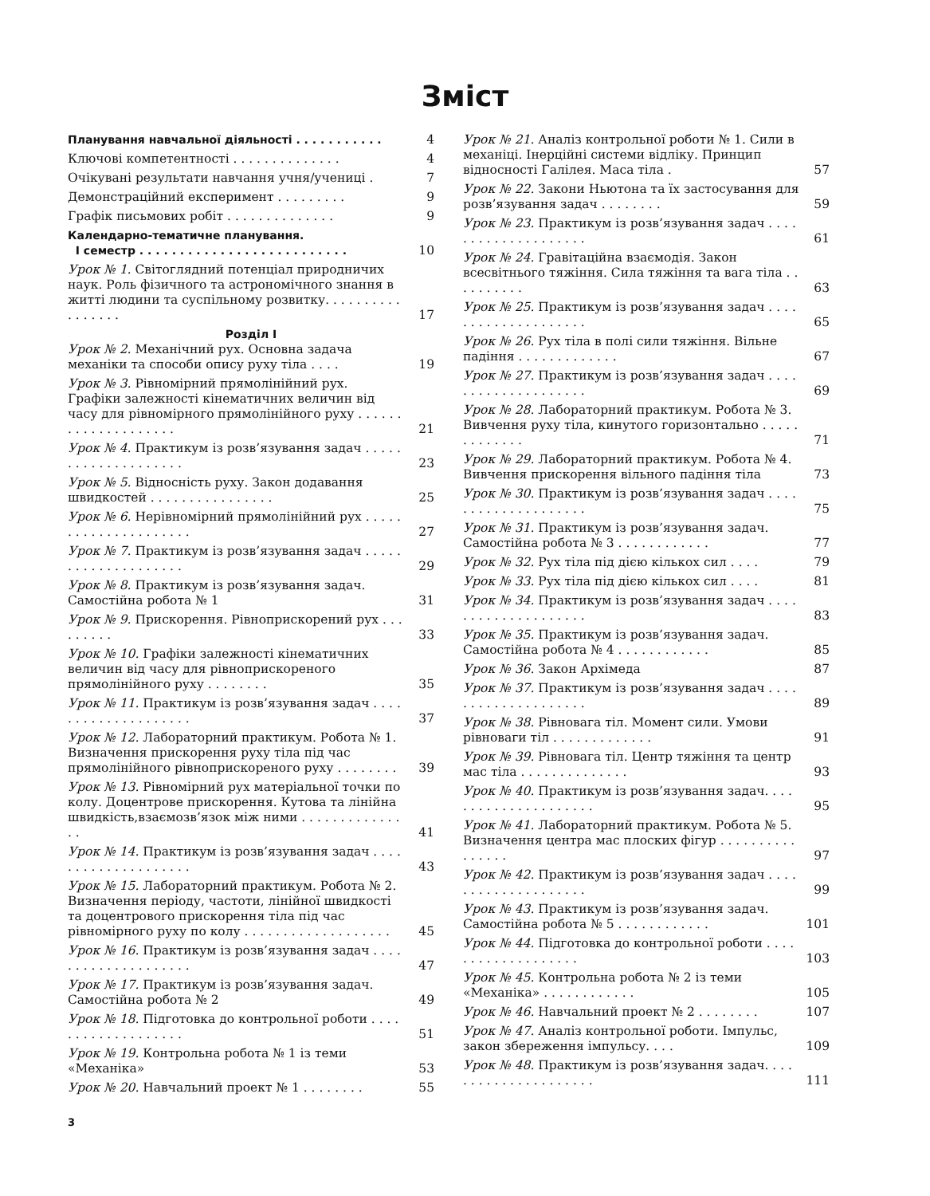Зміст
Планування навчальної діяльності . . . . . . . . . . . 4
Ключові компетентності . . . . . . . . . . . . . . 4
Очікувані результати навчання учня/учениці . 7
Демонстраційний експеримент . . . . . . . . . 9
Графік письмових робіт . . . . . . . . . . . . . . 9
Календарно-тематичне планування.
I семестр . . . . . . . . . . . . . . . . . . . . . . . . . . 10
Урок № 1. Світоглядний потенціал природничих наук. Роль фізичного та астрономічного знання в житті людини та суспільному розвитку. . . . . . . . . . . . . . . . . 17
Розділ I
Урок № 2. Механічний рух. Основна задача механіки та способи опису руху тіла . . . . 19
Урок № 3. Рівномірний прямолінійний рух. Графіки залежності кінематичних величин від часу для рівномірного прямолінійного руху . . . . . . . . . . . . . . . . . . . . 21
Урок № 4. Практикум із розв’язування задач . . . . . . . . . . . . . . . . . . . . 23
Урок № 5. Відносність руху. Закон додавання швидкостей . . . . . . . . . . . . . . . . 25
Урок № 6. Нерівномірний прямолінійний рух . . . . . . . . . . . . . . . . . . . . . 27
Урок № 7. Практикум із розв’язування задач . . . . . . . . . . . . . . . . . . . . 29
Урок № 8. Практикум із розв’язування задач. Самостійна робота № 1 31
Урок № 9. Прискорення. Рівноприскорений рух . . . . . . . . . 33
Урок № 10. Графіки залежності кінематичних величин від часу для рівноприскореного прямолінійного руху . . . . . . . . 35
Урок № 11. Практикум із розв’язування задач . . . . . . . . . . . . . . . . . . . . 37
Урок № 12. Лабораторний практикум. Робота № 1. Визначення прискорення руху тіла під час прямолінійного рівноприскореного руху . . . . . . . . 39
Урок № 13. Рівномірний рух матеріальної точки по колу. Доцентрове прискорення. Кутова та лінійна швидкість,взаємозв’язок між ними . . . . . . . . . . . . . . . 41
Урок № 14. Практикум із розв’язування задач . . . . . . . . . . . . . . . . . . . . 43
Урок № 15. Лабораторний практикум. Робота № 2. Визначення періоду, частоти, лінійної швидкості та доцентрового прискорення тіла під час рівномірного руху по колу . . . . . . . . . . . . . . . . . . . 45
Урок № 16. Практикум із розв’язування задач . . . . . . . . . . . . . . . . . . . . 47
Урок № 17. Практикум із розв’язування задач. Самостійна робота № 2 49
Урок № 18. Підготовка до контрольної роботи . . . . . . . . . . . . . . . . . . . 51
Урок № 19. Контрольна робота № 1 із теми «Механіка» 53
Урок № 20. Навчальний проект № 1 . . . . . . . . 55
Урок № 21. Аналіз контрольної роботи № 1. Сили в механіці. Інерційні системи відліку. Принцип відносності Галілея. Маса тіла . 57
Урок № 22. Закони Ньютона та їх застосування для розв’язування задач . . . . . . . . 59
Урок № 23. Практикум із розв’язування задач . . . . . . . . . . . . . . . . . . . . 61
Урок № 24. Гравітаційна взаємодія. Закон всесвітнього тяжіння. Сила тяжіння та вага тіла . . . . . . . . . . 63
Урок № 25. Практикум із розв’язування задач . . . . . . . . . . . . . . . . . . . . 65
Урок № 26. Рух тіла в полі сили тяжіння. Вільне падіння . . . . . . . . . . . . . 67
Урок № 27. Практикум із розв’язування задач . . . . . . . . . . . . . . . . . . . . 69
Урок № 28. Лабораторний практикум. Робота № 3. Вивчення руху тіла, кинутого горизонтально . . . . . . . . . . . . . 71
Урок № 29. Лабораторний практикум. Робота № 4. Вивчення прискорення вільного падіння тіла 73
Урок № 30. Практикум із розв’язування задач . . . . . . . . . . . . . . . . . . . . 75
Урок № 31. Практикум із розв’язування задач. Самостійна робота № 3 . . . . . . . . . . . . 77
Урок № 32. Рух тіла під дією кількох сил . . . . 79
Урок № 33. Рух тіла під дією кількох сил . . . . 81
Урок № 34. Практикум із розв’язування задач . . . . . . . . . . . . . . . . . . . . 83
Урок № 35. Практикум із розв’язування задач. Самостійна робота № 4 . . . . . . . . . . . . 85
Урок № 36. Закон Архімеда 87
Урок № 37. Практикум із розв’язування задач . . . . . . . . . . . . . . . . . . . . 89
Урок № 38. Рівновага тіл. Момент сили. Умови рівноваги тіл . . . . . . . . . . . . . 91
Урок № 39. Рівновага тіл. Центр тяжіння та центр мас тіла . . . . . . . . . . . . . . 93
Урок № 40. Практикум із розв’язування задач. . . . . . . . . . . . . . . . . . . . . 95
Урок № 41. Лабораторний практикум. Робота № 5. Визначення центра мас плоских фігур . . . . . . . . . . . . . . . . 97
Урок № 42. Практикум із розв’язування задач . . . . . . . . . . . . . . . . . . . . 99
Урок № 43. Практикум із розв’язування задач. Самостійна робота № 5 . . . . . . . . . . . . 101
Урок № 44. Підготовка до контрольної роботи . . . . . . . . . . . . . . . . . . . 103
Урок № 45. Контрольна робота № 2 із теми «Механіка» . . . . . . . . . . . . 105
Урок № 46. Навчальний проект № 2 . . . . . . . . 107
Урок № 47. Аналіз контрольної роботи. Імпульс, закон збереження імпульсу. . . . 109
Урок № 48. Практикум із розв’язування задач. . . . . . . . . . . . . . . . . . . . . 111
3